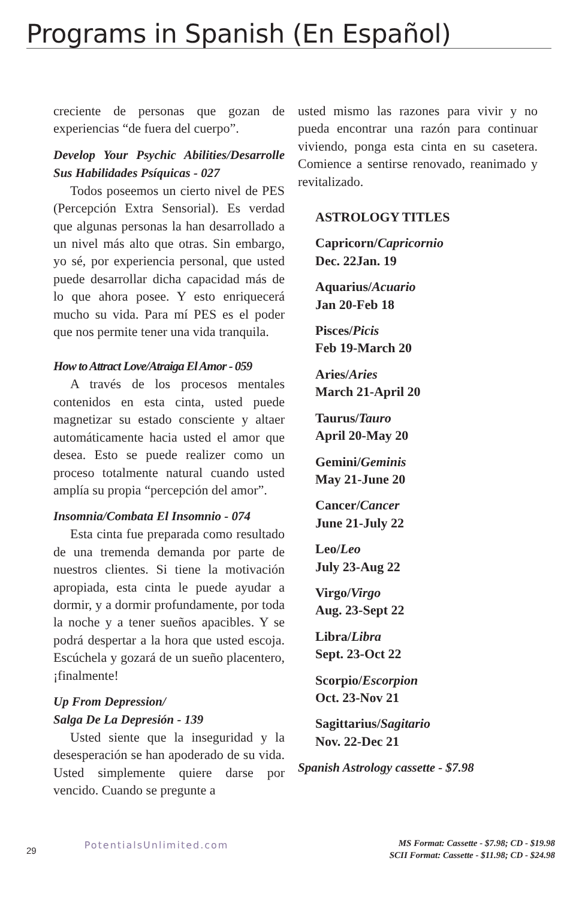Programs in Spanish (En Español)
creciente de personas que gozan de experiencias “de fuera del cuerpo”.
Develop Your Psychic Abilities/Desarrolle Sus Habilidades Psíquicas - 027
Todos poseemos un cierto nivel de PES (Percepción Extra Sensorial). Es verdad que algunas personas la han desarrollado a un nivel más alto que otras. Sin embargo, yo sé, por experiencia personal, que usted puede desarrollar dicha capacidad más de lo que ahora posee. Y esto enriquecerá mucho su vida. Para mí PES es el poder que nos permite tener una vida tranquila.
How to Attract Love/Atraiga El Amor - 059
A través de los procesos mentales contenidos en esta cinta, usted puede magnetizar su estado consciente y altaer automáticamente hacia usted el amor que desea. Esto se puede realizer como un proceso totalmente natural cuando usted amplía su propia “percepción del amor”.
Insomnia/Combata El Insomnio - 074
Esta cinta fue preparada como resultado de una tremenda demanda por parte de nuestros clientes. Si tiene la motivación apropiada, esta cinta le puede ayudar a dormir, y a dormir profundamente, por toda la noche y a tener sueños apacibles. Y se podrá despertar a la hora que usted escoja. Escúchela y gozará de un sueño placentero, ¡finalmente!
Up From Depression/
Salga De La Depresión - 139
Usted siente que la inseguridad y la desesperación se han apoderado de su vida. Usted simplemente quiere darse por vencido. Cuando se pregunte a
usted mismo las razones para vivir y no pueda encontrar una razón para continuar viviendo, ponga esta cinta en su casetera. Comience a sentirse renovado, reanimado y revitalizado.
ASTROLOGY TITLES
Capricorn/Capricornio
Dec. 22Jan. 19
Aquarius/Acuario
Jan 20-Feb 18
Pisces/Picis
Feb 19-March 20
Aries/Aries
March 21-April 20
Taurus/Tauro
April 20-May 20
Gemini/Geminis
May 21-June 20
Cancer/Cancer
June 21-July 22
Leo/Leo
July 23-Aug 22
Virgo/Virgo
Aug. 23-Sept 22
Libra/Libra
Sept. 23-Oct 22
Scorpio/Escorpion
Oct. 23-Nov 21
Sagittarius/Sagitario
Nov. 22-Dec 21
Spanish Astrology cassette - $7.98
29
PotentialsUnlimited.com
MS Format: Cassette - $7.98; CD - $19.98
SCII Format: Cassette - $11.98; CD - $24.98